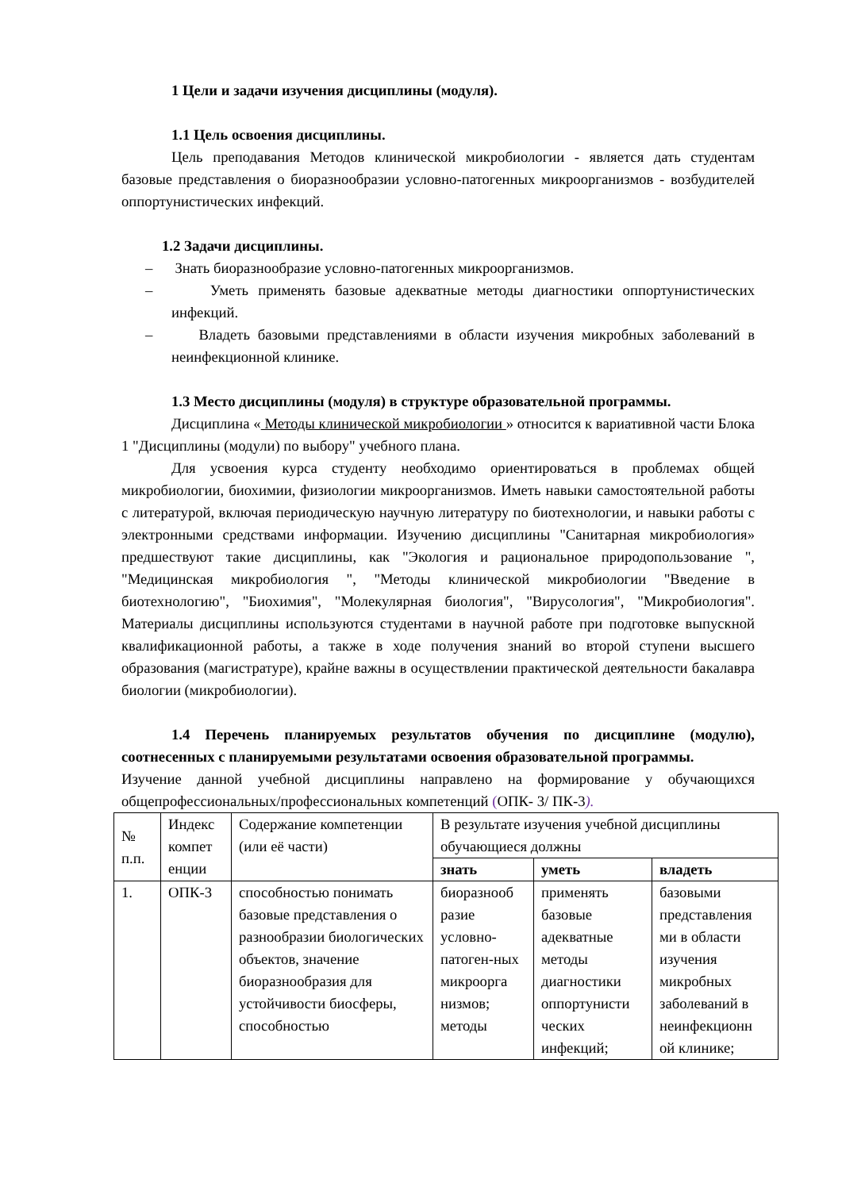1 Цели и задачи изучения дисциплины (модуля).
1.1 Цель освоения дисциплины.
Цель преподавания Методов клинической микробиологии - является дать студентам базовые представления о биоразнообразии условно-патогенных микроорганизмов - возбудителей оппортунистических инфекций.
1.2 Задачи дисциплины.
– Знать биоразнообразие условно-патогенных микроорганизмов.
– Уметь применять базовые адекватные методы диагностики оппортунистических инфекций.
– Владеть базовыми представлениями в области изучения микробных заболеваний в неинфекционной клинике.
1.3 Место дисциплины (модуля) в структуре образовательной программы.
Дисциплина « Методы клинической микробиологии » относится к вариативной части Блока 1 "Дисциплины (модули) по выбору" учебного плана.
Для усвоения курса студенту необходимо ориентироваться в проблемах общей микробиологии, биохимии, физиологии микроорганизмов. Иметь навыки самостоятельной работы с литературой, включая периодическую научную литературу по биотехнологии, и навыки работы с электронными средствами информации. Изучению дисциплины "Санитарная микробиология» предшествуют такие дисциплины, как "Экология и рациональное природопользование ", "Медицинская микробиология ", "Методы клинической микробиологии "Введение в биотехнологию", "Биохимия", "Молекулярная биология", "Вирусология", "Микробиология". Материалы дисциплины используются студентами в научной работе при подготовке выпускной квалификационной работы, а также в ходе получения знаний во второй ступени высшего образования (магистратуре), крайне важны в осуществлении практической деятельности бакалавра биологии (микробиологии).
1.4 Перечень планируемых результатов обучения по дисциплине (модулю), соотнесенных с планируемыми результатами освоения образовательной программы.
Изучение данной учебной дисциплины направлено на формирование у обучающихся общепрофессиональных/профессиональных компетенций (ОПК- 3/ ПК-3).
| № п.п. | Индекс компет енции | Содержание компетенции (или её части) | В результате изучения учебной дисциплины обучающиеся должны | | |
| --- | --- | --- | --- | --- | --- |
| | | | знать | уметь | владеть |
| 1. | ОПК-3 | способностью понимать базовые представления о разнообразии биологических объектов, значение биоразнообразия для устойчивости биосферы, способностью | биоразнооб разие условно-патоген-ных микроорга низмов; методы | применять базовые адекватные методы диагностики оппортунисти ческих инфекций; | базовыми представления ми в области изучения микробных заболеваний в неинфекционн ой клинике; |